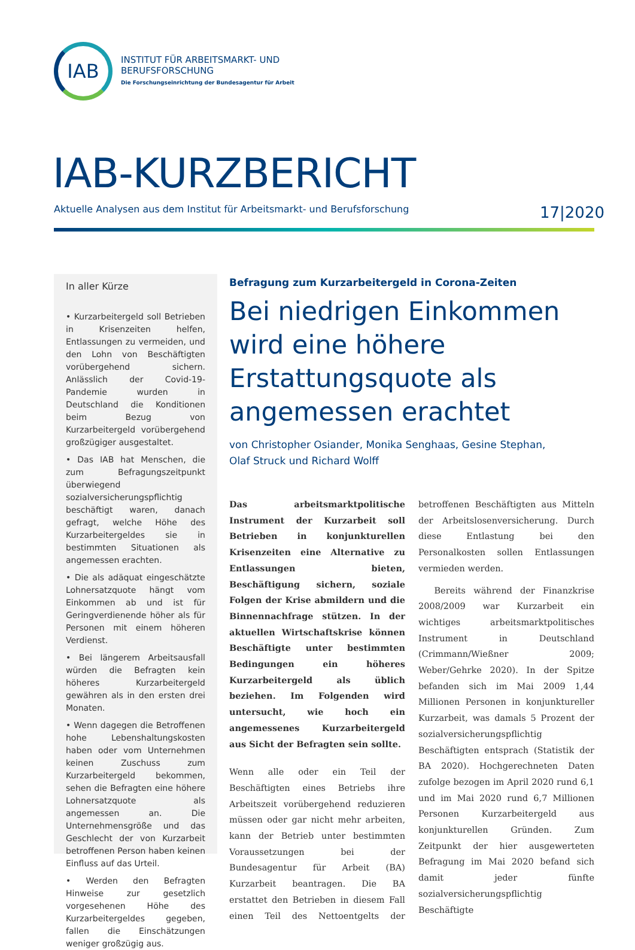IAB
INSTITUT FÜR ARBEITSMARKT- UND
BERUFSFORSCHUNG
Die Forschungseinrichtung der Bundesagentur für Arbeit
IAB-KURZBERICHT
Aktuelle Analysen aus dem Institut für Arbeitsmarkt- und Berufsforschung 17|2020
In aller Kürze
• Kurzarbeitergeld soll Betrieben in Krisenzeiten helfen, Entlassungen zu vermeiden, und den Lohn von Beschäftigten vorübergehend sichern. Anlässlich der Covid-19-Pandemie wurden in Deutschland die Konditionen beim Bezug von Kurzarbeitergeld vorübergehend großzügiger ausgestaltet.
• Das IAB hat Menschen, die zum Befragungszeitpunkt überwiegend sozialversicherungspflichtig beschäftigt waren, danach gefragt, welche Höhe des Kurzarbeitergeldes sie in bestimmten Situationen als angemessen erachten.
• Die als adäquat eingeschätzte Lohnersatzquote hängt vom Einkommen ab und ist für Geringverdienende höher als für Personen mit einem höheren Verdienst.
• Bei längerem Arbeitsausfall würden die Befragten kein höheres Kurzarbeitergeld gewähren als in den ersten drei Monaten.
• Wenn dagegen die Betroffenen hohe Lebenshaltungskosten haben oder vom Unternehmen keinen Zuschuss zum Kurzarbeitergeld bekommen, sehen die Befragten eine höhere Lohnersatzquote als angemessen an. Die Unternehmensgröße und das Geschlecht der von Kurzarbeit betroffenen Person haben keinen Einfluss auf das Urteil.
• Werden den Befragten Hinweise zur gesetzlich vorgesehenen Höhe des Kurzarbeitergeldes gegeben, fallen die Einschätzungen weniger großzügig aus.
Befragung zum Kurzarbeitergeld in Corona-Zeiten
Bei niedrigen Einkommen wird eine höhere Erstattungsquote als angemessen erachtet
von Christopher Osiander, Monika Senghaas, Gesine Stephan,
Olaf Struck und Richard Wolff
Das arbeitsmarktpolitische Instrument der Kurzarbeit soll Betrieben in konjunkturellen Krisenzeiten eine Alternative zu Entlassungen bieten, Beschäftigung sichern, soziale Folgen der Krise abmildern und die Binnennachfrage stützen. In der aktuellen Wirtschaftskrise können Beschäftigte unter bestimmten Bedingungen ein höheres Kurzarbeitergeld als üblich beziehen. Im Folgenden wird untersucht, wie hoch ein angemessenes Kurzarbeitergeld aus Sicht der Befragten sein sollte.
Wenn alle oder ein Teil der Beschäftigten eines Betriebs ihre Arbeitszeit vorübergehend reduzieren müssen oder gar nicht mehr arbeiten, kann der Betrieb unter bestimmten Voraussetzungen bei der Bundesagentur für Arbeit (BA) Kurzarbeit beantragen. Die BA erstattet den Betrieben in diesem Fall einen Teil des Nettoentgelts der betroffenen Beschäftigten aus Mitteln der Arbeitslosenversicherung. Durch diese Entlastung bei den Personalkosten sollen Entlassungen vermieden werden.
Bereits während der Finanzkrise 2008/2009 war Kurzarbeit ein wichtiges arbeitsmarktpolitisches Instrument in Deutschland (Crimmann/Wießner 2009; Weber/Gehrke 2020). In der Spitze befanden sich im Mai 2009 1,44 Millionen Personen in konjunktureller Kurzarbeit, was damals 5 Prozent der sozialversicherungspflichtig Beschäftigten entsprach (Statistik der BA 2020). Hochgerechneten Daten zufolge bezogen im April 2020 rund 6,1 und im Mai 2020 rund 6,7 Millionen Personen Kurzarbeitergeld aus konjunkturellen Gründen. Zum Zeitpunkt der hier ausgewerteten Befragung im Mai 2020 befand sich damit jeder fünfte sozialversicherungspflichtig Beschäftigte